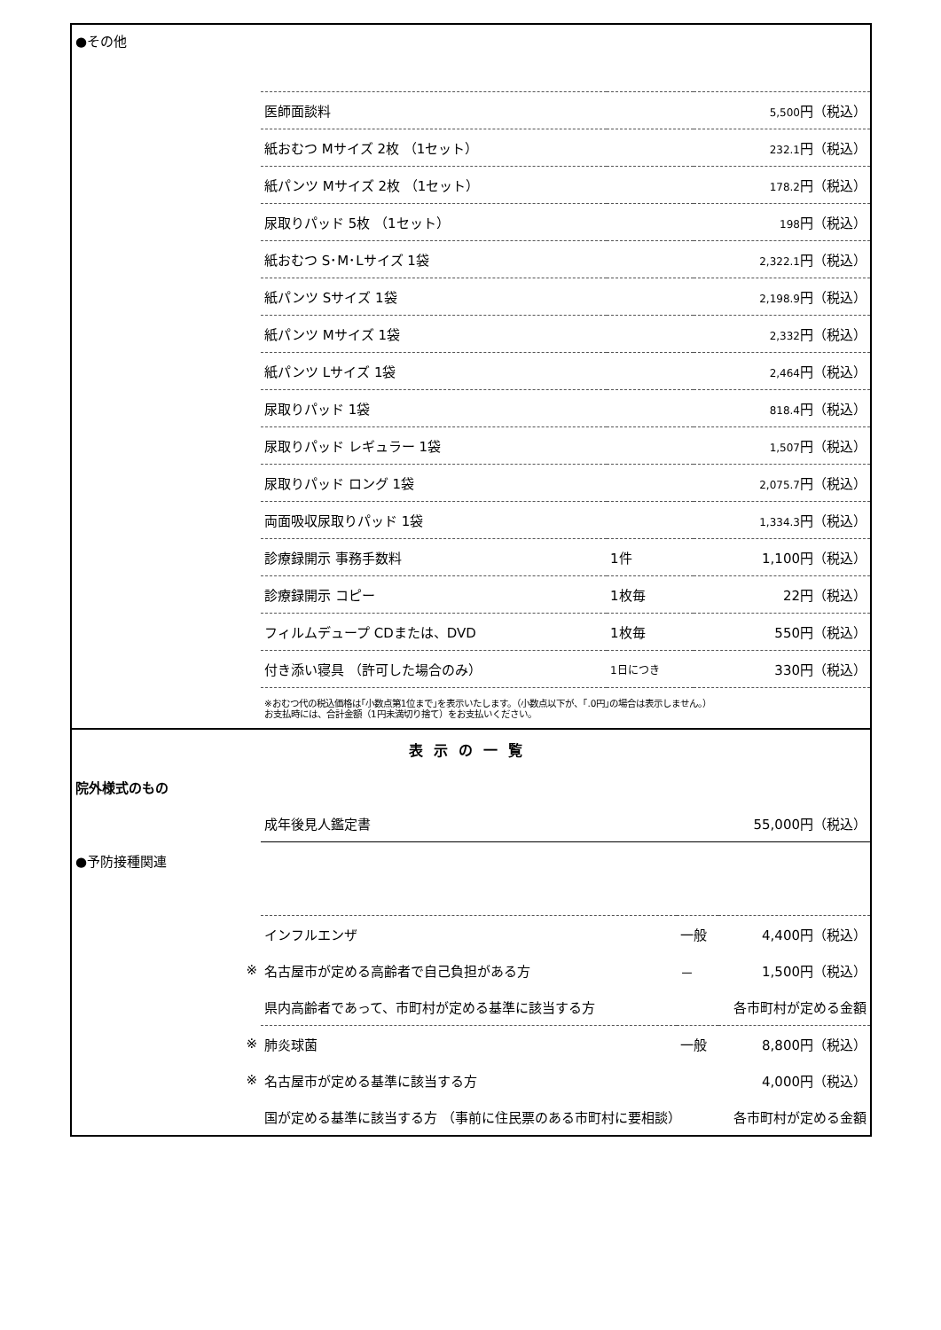| ●その他 | | | |
| | 医師面談料 | | 5,500 円（税込） |
| | 紙おむつ Mサイズ 2枚 （1セット） | | 232.1 円（税込） |
| | 紙パンツ Mサイズ 2枚 （1セット） | | 178.2 円（税込） |
| | 尿取りパッド 5枚 （1セット） | | 198 円（税込） |
| | 紙おむつ S･M･Lサイズ 1袋 | | 2,322.1 円（税込） |
| | 紙パンツ Sサイズ 1袋 | | 2,198.9 円（税込） |
| | 紙パンツ Mサイズ 1袋 | | 2,332 円（税込） |
| | 紙パンツ Lサイズ 1袋 | | 2,464 円（税込） |
| | 尿取りパッド 1袋 | | 818.4 円（税込） |
| | 尿取りパッド レギュラー 1袋 | | 1,507 円（税込） |
| | 尿取りパッド ロング 1袋 | | 2,075.7 円（税込） |
| | 両面吸収尿取りパッド 1袋 | | 1,334.3 円（税込） |
| | 診療録開示 事務手数料 | 1件 | 1,100円（税込） |
| | 診療録開示 コピー | 1枚毎 | 22円（税込） |
| | フィルムデュープ CDまたは、DVD | 1枚毎 | 550円（税込） |
| | 付き添い寝具 （許可した場合のみ） | 1日につき | 330円（税込） |
| | ※おむつ代の税込価格は｢小数点第1位まで｣を表示いたします。（小数点以下が、｢.0円｣の場合は表示しません。） お支払時には、合計金額（1円未満切り捨て）をお支払いください。 | | |
表示の一覧
| 院外様式のもの | | | |
| | 成年後見人鑑定書 | | 55,000円（税込） |
| ●予防接種関連 | | | |
| | インフルエンザ | 一般 | 4,400円（税込） |
| ※ | 名古屋市が定める高齢者で自己負担がある方 | － | 1,500円（税込） |
| | 県内高齢者であって、市町村が定める基準に該当する方 | | 各市町村が定める金額 |
| ※ | 肺炎球菌 | 一般 | 8,800円（税込） |
| ※ | 名古屋市が定める基準に該当する方 | | 4,000円（税込） |
| | 国が定める基準に該当する方 （事前に住民票のある市町村に要相談） | | 各市町村が定める金額 |